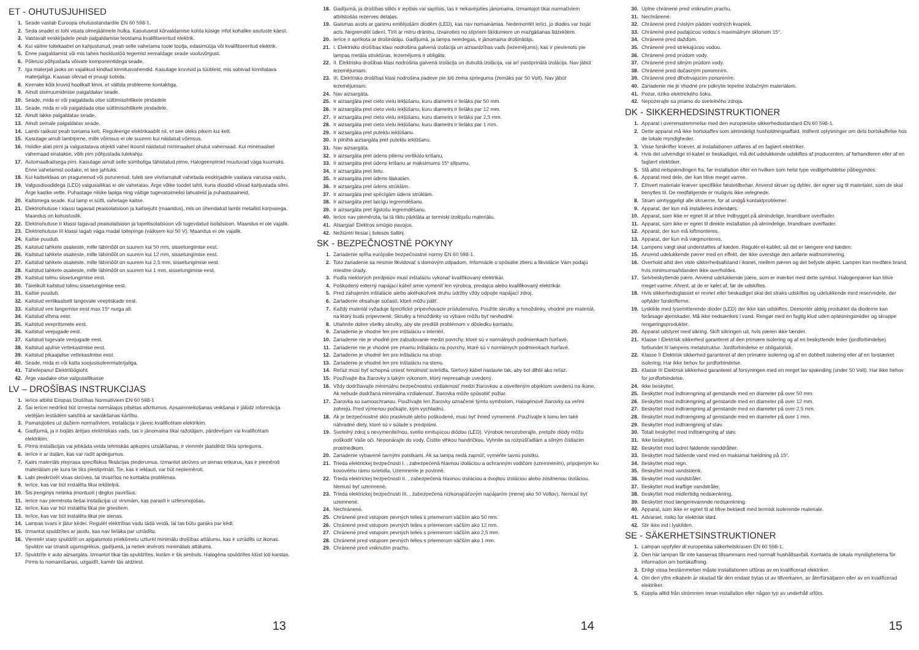ET - OHUTUSJUHISED
1. Seade vastab Euroopa ohutusstandardile EN 60 598-1.
2. Seda seadet ei tohi visata olmejäätmete hulka. Kasutusest kõrvaldamise kohta küsige infot kohalike asutuste käest.
3. Vastavalt eeskirjadele peab paigaldamise teostama kvalifitseeritud elektrik.
4. Kui väline toitekaabel on kahjustunud, peab selle vahetama toote tootja, edasimüüja või kvalifitseeritud elektrik.
5. Enne paigaldamist või mis tahes hooldustöö tegemist eemaldage seade vooluvõrgust.
6. Põletusi põhjustada võivate komponentidega seade.
7. Iga materjali jaoks on vajalikud kindlad kinnitusvahendid. Kasutage kruvisid ja tüübleid, mis sobivad kinnitatava materjaliga. Kaasas olevad ei pruugi sobida.
8. Keerake kõik kruvid hoolikalt kinni, et vältida probleeme kontaktiga.
9. Ainult siseruumidesse paigaldatav seade.
10. Seade, mida ei või paigaldada otse süttimisohtlikele pindadele
11. Seade, mida ei või paigaldada otse süttimisohtlikele pindadele.
12. Ainult lakke paigaldatav seade.
13. Ainult seinale paigaldatav seade.
14. Lambi raskust peab toetama kett. Reguleerige elektrikaablit nii, et see oleks pikem kui kett.
15. Kasutage ainult lambipirne, mille võimsus ei ole suurem kui näidatud võimsus.
16. Hoidke alati pirni ja valgustatava objekti vahel ikoonil näidatud minimaalset ohutut vahemaad. Kui minimaalset vahemaad eiratakse, võib pirn põhjustada tulekahju.
17. Automaatkaitsega pirn. Kasutage ainult selle sümboliga tähistatud pirne. Halogeenpirnid muutuvad väga kuumaks. Enne vahetamist oodake, et see jahtuks.
18. Kui kaitseklaas on pragunenud või purunenud, tuleb see viivitamatult vahetada eeskirjadele vastava varuosa vastu.
19. Valgusdioodidega (LED) valgusallikas ei ole vahetatav. Ärge võtke toodet lahti, kuna dioodid võivad kahjustada silmi. Ärge kastke vette. Puhastage niiske lapiga ning vältige tugevatoimelisi lahusteid ja puhastusaineid.
20. Kaitsmega seade. Kui lamp ei sütti, vahetage kaitse.
21. Elektriohutuse I klassi tagavad peaisolatsioon ja kaitsejuht (maandus), mis on ühendatud lambi metallist korpusega. Maandus on kohustuslik.
22. Elektriohutuse II klassi tagavad peaisolatsioon ja topeltisolatsioon või tugevdatud isolatsioon. Maandus ei ole vajalik.
23. Elektriohutuse III klassi tagab väga madal toitepinge (väiksem kui 50 V). Maandus ei ole vajalik.
24. Kaitse puudub.
25. Kaitstud tahkete osakeste, mille läbimõõt on suurem kui 50 mm, sissetungimise eest.
26. Kaitstud tahkete osakeste, mille läbimõõt on suurem kui 12 mm, sissetungimise eest.
27. Kaitstud tahkete osakeste, mille läbimõõt on suurem kui 2,5 mm, sissetungimise eest.
28. Kaitstud tahkete osakeste, mille läbimõõt on suurem kui 1 mm, sissetungimise eest.
29. Kaitstud tolmu sissetungimise eest.
30. Täielikult kaitstud tolmu sissetungimise eest.
31. Kaitse puudub.
32. Kaitstud vertikaalselt langevate veepiiskade eest.
33. Kaitstud vee langemise eest max 15º nurga all.
34. Kaitstud vihma eest.
35. Kaitstud veepritsmete eest.
36. Kaitstud veejugade eest.
37. Kaitstud tugevate veejugade eest.
38. Kaitstud ajutise vettekastmise eest.
39. Kaitstud pikaajalise vettekastmise eest.
40. Seade, mida ei või katta soojusisoleermaterjaliga.
41. Tähelepanu! Elektrilöögioht.
42. Ärge vaadake otse valgusallikasse
LV – DROŠĪBAS INSTRUKCIJAS
1. Ierīce atbilst Eiropas Drošības Normatīviem EN 60 598-1
2. Šai ierīcei nedrīkst būt izmestai normālajos pilsētas atkritumos. Apsaimniekošanas veikšanai ir jālūdz informācija vietējām iestādēm saistībā ar savākšanas kārtību.
3. Pamatojoties uz dažiem normatīviem, instalācija ir jāveic kvalificētam elektriķim.
4. Gadījumā, ja ir bojāts ārējais elektriskais vads, tas ir jānomaina tikai ražotājam, pārdevējam vai kvalificētam elektriķim.
5. Pirms instalācijas vai jebkāda veida tehniskās apkopes uzsākšanas, ir vienmēr jāatslēdz tīkla spriegums.
6. Ierīce ir ar daļām, kas var radīt apdegumus.
7. Katrs materiāls pieprasa specifiskus fiksācijas piederumus. Izmantot skrūves un sienas enkurus, kas ir piemēroti materiālam pie kura tie tiks piestiprināti. Tie, kas ir iekļauti, var būt nepiemēroti.
8. Labi pieskrūvēt visas skrūves, lai izvairītos no kontakta problēmas.
9. Ierīce, kas var būt instalēta tikai iekštelpā.
10. Šis įrenginys netinka įmontuoti į degius paviršius.
11. Ierīce nav piemērota tiešai instalācijai uz virsmām, kas parasti ir uzliesmojošas.
12. Ierīce, kas var būt instalēta tikai pie griestiem.
13. Ierīce, kas var būt instalēta tikai pie sienas.
14. Lampas svars ir jātur ķēdei. Regulēt elektrības vadu tādā veidā, lai tas būtu garāks par ķēdi.
15. Izmantot spuldzītes ar jaudu, kas nav lielāka par uzrādīto.
16. Vienmēr starp spuldzīti un apgaismoto priekšmetu uzturēt minimālu drošības attālumu, kas ir uzrādīts uz ikonas. Spuldze var izraisīt ugunsgrēkus, gadījumā, ja netiek ievērots minimālais attālums.
17. Spuldzīte ir auto aizsargāta. Izmantot tikai tās spuldzītes, kurām ir šis simbols. Halogēna spuldzītes kļūst ļoti karstas. Pirms to nomainīšanas, uzgaidīt, kamēr tās atdziest.
13
18. Gadījumā, ja drošības stikls ir ieplīsis vai saplīsis, tas ir nekavējoties jānomaina, izmantojot tikai normatīviem atbilstošās rezerves detaļas.
19. Gaismas avots ar gaismu emitējošām diodēm (LED), kas nav nomaināmas. Nedemontēt ierīci, jo diodes var bojāt acis. Negremdēt ūdenī. Tīrīt ar mitru drāniņu, izvairoties no stipriem šķīdumiem un mazgāšanas līdzekļiem.
20. Ierīce ir aprīkota ar drošinātāju. Gadījumā, ja lampa neiedegas, ir jānomaina drošinātājs.
21. I. Elektrisko drošības klasi nodrošina galvenā izolācija un aizsardzības vads (iezemējums), kas ir pievienots pie lampas metāla struktūras. Iezemējums ir obligāts.
22. II. Elektrisko drošības klasi nodrošina galvenā izolācija un dubultā izolācija, vai arī pastiprinātā izolācija. Nav jābūt iezemējumam.
23. III. Elektrisko drošības klasi nodrošina padeve pie ļoti zema sprieguma (zemāks par 50 Volt). Nav jābūt iezemējumam.
24. Nav aizsargāta.
25. Ir aizsargāta pret cieto vielu iekļūšanu, kuru diametrs ir lielāks par 50 mm.
26. Ir aizsargāta pret cieto vielu iekļūšanu, kuru diametrs ir lielāks par 12 mm.
27. Ir aizsargāta pret cieto vielu iekļūšanu, kuru diametrs ir lielāks par 2,5 mm.
28. Ir aizsargāta pret cieto vielu iekļūšanu, kuru diametrs ir lielāks par 1 mm.
29. Ir aizsargāta pret putekļu iekļūšanu.
30. Ir pilnībā aizsargāta pret putekļu iekļūšanu.
31. Nav aizsargāta.
32. Ir aizsargāta pret ūdens pilienu vertikālo krišanu.
33. Ir aizsargāta pret ūdens krišanu ar maksimums 15º slīpumu.
34. Ir aizsargāta pret lietu.
35. Ir aizsargāta pret ūdens šļakatām.
36. Ir aizsargāta pret ūdens strūklām.
37. Ir aizsargāta pret spēcīgām ūdens strūklām.
38. Ir aizsargāta pret laicīgu iegremdēšanu.
39. Ir aizsargāta pret ilgstošu iegremdēšanu.
40. Ierīce nav piemērota, lai tā tiktu pārklāta ar termiski izolējošu materiālu.
41. Atsargiai! Elektros smūgio pavojus.
42. Nežiūrėti tiesiai į šviesos šaltinį.
SK - BEZPEČNOSTNÉ POKYNY
1. Zariadenie spĺňa európske bezpečnostné normy EN 60 598-1.
2. Toto zariadenie sa nesmie likvidovať s domovým odpadom. Informácie o spôsobe zberu a likvidácie Vám podajú miestne úrady.
3. Podľa niektorých predpisov musí inštaláciu vykonať kvalifikovaný elektrikár.
4. Poškodený externý napájací kábel smie vymeniť len výrobca, predajca alebo kvalifikovaný elektrikár.
5. Pred zahajením inštalácie alebo akéhokoľvek druhu údržby vždy odpojte napájací zdroj.
6. Zariadenie obsahuje súčasti, ktoré môžu páliť.
7. Každý materiál vyžaduje špecifické pripevňovacie príslušenstvo. Použite skrutky a hmoždinky, vhodné pre materiál, na ktorý budú pripevnené. Skrutky a hmoždinky vo výbave môžu byť nevhodné.
8. Utiahnite dobre všetky skrutky, aby ste predišli problémom v dôsledku kontaktu.
9. Zariadenie je vhodné len pre inštaláciu v interiéri.
10. Zariadenie nie je vhodné pre zabudovanie medzi povrchy, ktoré sú v normálnych podmienkach horľavé.
11. Zariadenie nie je vhodné pre priamu inštaláciu na povrchy, ktoré sú v normálnych podmienkach horľavé.
12. Zariadenie je vhodné len pre inštaláciu na strop.
13. Zariadenie je vhodné len pre inštaláciu na stenu.
14. Reťaz musí byť schopná uniesť hmotnosť svietidla. Sieťový kábel nastavte tak, aby bol dlhší ako reťaz.
15. Používajte iba žiarovky s takým výkonom, ktorý nepresahuje uvedený.
16. Vždy dodržiavajte minimálnu bezpečnostnú vzdialenosť medzi žiarovkou a osvetleným objektom uvedenú na ikone. Ak nebude dodržaná minimálna vzdialenosť, žiarovka môže spôsobiť požiar.
17. Žiarovka so samoochranou. Používajte len žiarovky označené týmto symbolom. Halogénové žiarovky sa veľmi zohrejú. Pred výmenou počkajte, kým vychladnú.
18. Ak je bezpečnostné sklo prasknuté alebo poškodené, musí byť ihneď vymenené. Používajte k tomu len také náhradné diely, ktoré sú v súlade s predpismi.
19. Svetelný zdroj s nevymeniteľnou, svetlo emitujúcou diódou (LED). Výrobok nerozoberajte, pretože diódy môžu poškodiť Vaše oči. Neponárajte do vody. Čistite vlhkou handričkou. Vyhnite sa rozpúšťadlám a silným čistiacim prostriedkom.
20. Zariadenie vybavené tavnými poistkami. Ak sa lampa nedá zapnúť, vymeňte tavnú poistku.
21. Trieda elektrickej bezpečnosti I. , zabezpečená hlavnou izoláciou a ochranným vodičom (uzemnením), pripojeným ku kovovému rámu svietidla. Uzemnenie je povinné.
22. Trieda elektrickej bezpečnosti II. , zabezpečená hlavnou izoláciou a dvojitou izoláciou alebo zosilnenou izoláciou. Nemusí byť uzemnené.
23. Trieda elektrickej bezpečnosti III. , zabezpečená nízkonapäťovým napájaním (menej ako 50 Voltov). Nemusí byť uzemnené.
24. Nechránené.
25. Chránené pred vstupom pevných telies s priemerom väčším ako 50 mm.
26. Chránené pred vstupom pevných telies s priemerom väčším ako 12 mm.
27. Chránené pred vstupom pevných telies s priemerom väčším ako 2,5 mm.
28. Chránené pred vstupom pevných telies s priemerom väčším ako 1 mm.
29. Chránené pred vniknutím prachu.
14
30. Úplne chránené pred vniknutím prachu.
31. Nechránené.
32. Chránené pred zvislým pádom vodných kvapiek.
33. Chránené pred padajúcou vodou s maximálnym sklonom 15°.
34. Chránené pred dažďom.
35. Chránené pred striekajúcou vodou.
36. Chránené pred prúdom vody.
37. Chránené pred silným prúdom vody.
38. Chránené pred dočasným ponorením.
39. Chránené pred dlhotrvajúcim ponorením.
40. Zariadenie nie je vhodné pre pokrytie tepelne izolačným materiálom.
41. Pozor, riziko elektrického šoku.
42. Nepozerajte sa priamo do svetelného zdroja.
DK - SIKKERHEDSINSTRUKTIONER
1. Apparat i overensstemmelse med den europæiske sikkerhedsstandard EN 60 598-1.
2. Dette apparat må ikke bortskaffes som almindeligt husholdningsaffald. Indhent oplysninger om dets bortskaffelse hos de lokale myndigheder.
3. Visse forskrifter kræver, at installationen udføres af en faglært elektriker.
4. Hvis det udvendige el-kabel er beskadiget, må det udelukkende udskiftes af producenten, af forhandleren eller af en faglært elektriker.
5. Slå altid netspændingen fra, før installation eller en hvilken som helst type vedligeholdelse påbegyndes.
6. Apparat med dele, der kan blive meget varme.
7. Ethvert materiale kræver specifikke fæstetilbehør. Anvend skruer og dybler, der egner sig til materialet, som de skal benyttes til. De medfølgende er muligvis ikke velegnede.
8. Stram omhyggeligt alle skruerne, for at undgå kontaktproblemer.
9. Apparat, der kun må installeres indendørs.
10. Apparat, som ikke er egnet til at blive indbygget på almindelige, brandbare overflader.
11. Apparat, som ikke er egnet til direkte installation på almindelige, brandbare overflader.
12. Apparat, der kun må loftmonteres.
13. Apparat, der kun må vægmonteres.
14. Lampens vægt skal understøttes af kæden. Regulér el-kablet, så det er længere end kæden.
15. Anvend udelukkende pærer med en effekt, der ikke overstige den anførte wattnominering.
16. Overhold altid den viste sikkerhedsafstand i ikonet, mellem pæren og det belyste objekt. Lampen kan medføre brand, hvis minimumsafstanden ikke overholdes.
17. Selvbeskyttende pære. Anvend udelukkende pære, som er mærket med dette symbol. Halogenpærer kan blive meget varme. Afvent, at de er kølet af, før de udskiftes.
18. Hvis sikkerhedsglasset er revnet eller beskadiget skal det straks udskiftes og udelukkende med reservedele, der opfylder forskrifterne.
19. Lyskilde med lysemitterende dioder (LED) der ikke kan udskiftes. Demontér aldrig produktet da dioderne kan forårsage øjenskader. Må ikke nedsænkes i vand. Rengør med en fugtig klud uden opløsningsmidler og skrappe rengøringsprodukter.
20. Apparat udstyret med sikring. Skift sikringen ud, hvis pæren ikke tænder.
21. Klasse I Elektrisk sikkerhed garanteret af den primære isolering og af en beskyttende leder (jordforbindelse) forbundet til lampens metalstruktur. Jordforbindelse er obligatorisk.
22. Klasse II Elektrisk sikkerhed garanteret af den primære isolering og af en dobbelt isolering eller af en forstærket isolering. Har ikke behov for jordforbindelse.
23. Klasse III Elektrisk sikkerhed garanteret af forsyningen med en meget lav spænding (under 50 Volt). Har ikke behov for jordforbindelse.
24. Ikke beskyttet.
25. Beskyttet mod indtrængning af genstande med en diameter på over 50 mm.
26. Beskyttet mod indtrængning af genstande med en diameter på over 12 mm.
27. Beskyttet mod indtrængning af genstande med en diameter på over 2,5 mm.
28. Beskyttet mod indtrængning af genstande med en diameter på over 1 mm.
29. Beskyttet mod indtrængning af støv.
30. Totalt beskyttet mod indtrængning af støv.
31. Ikke beskyttet.
32. Beskyttet mod lodret faldende vanddråber.
33. Beskyttet mod faldende vand med en maksimal hældning på 15°.
34. Beskyttet mod regn.
35. Beskyttet mod vandstænk.
36. Beskyttet mod vandstråler.
37. Beskyttet mod kraftige vandstråler.
38. Beskyttet mod midlertidig nedsænkning.
39. Beskyttet mod længerevarende nedsænkning.
40. Apparat, som ikke er egnet til at blive beklædt med termisk isolerende materiale.
41. Advarsel, risiko for elektrisk stød.
42. Stir ikke ind i lyskilden.
SE - SÄKERHETSINSTRUKTIONER
1. Lampan uppfyller di europeiska säkerhetskraven EN 60 598-1.
2. Den här lampan får inte kasseras tillsammans med normalt hushållsavfall. Kontakta de lokala myndigheterna för information om bortskaffning.
3. Enligt vissa bestämmelser måste installationen utföras av en kvalificerad elektriker.
4. Om den yttre elkabeln är skadad får den endast bytas ut av tillverkaren, av återförsäljaren eller av en kvalificerad elektriker.
5. Koppla alltid från strömmen innan installation eller någon typ av underhåll utförs.
15